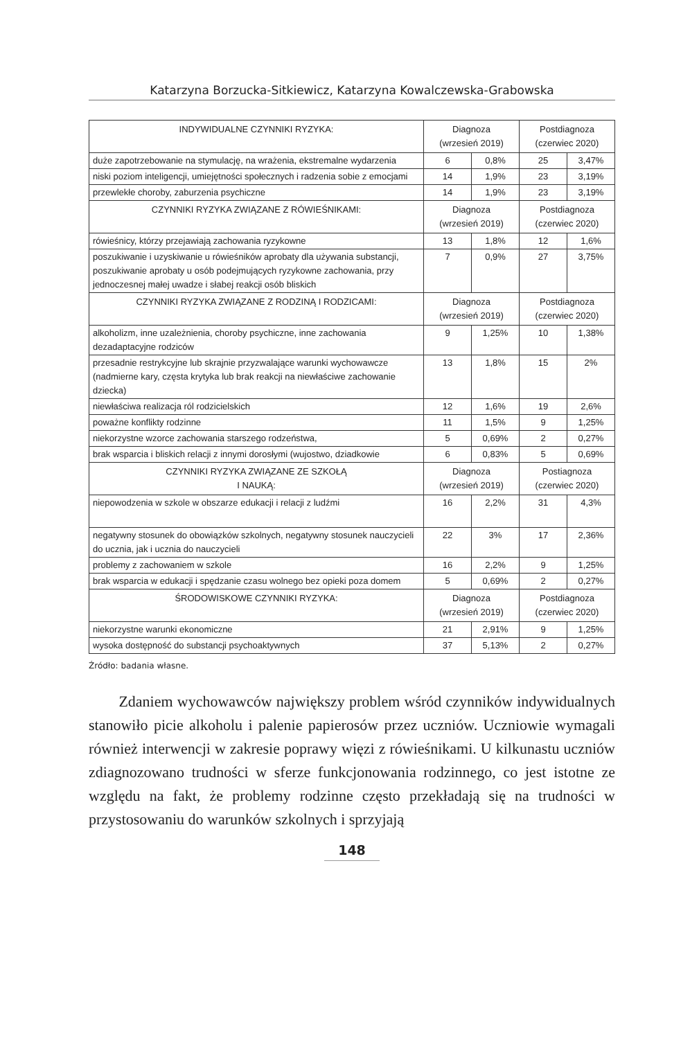Katarzyna Borzucka-Sitkiewicz, Katarzyna Kowalczewska-Grabowska
| INDYWIDUALNE CZYNNIKI RYZYKA: | Diagnoza (wrzesień 2019) | | Postdiagnoza (czerwiec 2020) | |
| --- | --- | --- | --- | --- |
| duże zapotrzebowanie na stymulację, na wrażenia, ekstremalne wydarzenia | 6 | 0,8% | 25 | 3,47% |
| niski poziom inteligencji, umiejętności społecznych i radzenia sobie z emocjami | 14 | 1,9% | 23 | 3,19% |
| przewlekłe choroby, zaburzenia psychiczne | 14 | 1,9% | 23 | 3,19% |
| CZYNNIKI RYZYKA ZWIĄZANE Z RÓWIEŚNIKAMI: | Diagnoza (wrzesień 2019) | | Postdiagnoza (czerwiec 2020) | |
| rówieśnicy, którzy przejawiają zachowania ryzykowne | 13 | 1,8% | 12 | 1,6% |
| poszukiwanie i uzyskiwanie u rówieśników aprobaty dla używania substancji, poszukiwanie aprobaty u osób podejmujących ryzykowne zachowania, przy jednoczesnej małej uwadze i słabej reakcji osób bliskich | 7 | 0,9% | 27 | 3,75% |
| CZYNNIKI RYZYKA ZWIĄZANE Z RODZINĄ I RODZICAMI: | Diagnoza (wrzesień 2019) | | Postdiagnoza (czerwiec 2020) | |
| alkoholizm, inne uzależnienia, choroby psychiczne, inne zachowania dezadaptacyjne rodziców | 9 | 1,25% | 10 | 1,38% |
| przesadnie restrykcyjne lub skrajnie przyzwalające warunki wychowawcze (nadmierne kary, częsta krytyka lub brak reakcji na niewłaściwe zachowanie dziecka) | 13 | 1,8% | 15 | 2% |
| niewłaściwa realizacja ról rodzicielskich | 12 | 1,6% | 19 | 2,6% |
| poważne konflikty rodzinne | 11 | 1,5% | 9 | 1,25% |
| niekorzystne wzorce zachowania starszego rodzeństwa, | 5 | 0,69% | 2 | 0,27% |
| brak wsparcia i bliskich relacji z innymi dorosłymi (wujostwo, dziadkowie | 6 | 0,83% | 5 | 0,69% |
| CZYNNIKI RYZYKA ZWIĄZANE ZE SZKOŁĄ I NAUKĄ: | Diagnoza (wrzesień 2019) | | Postiagnoza (czerwiec 2020) | |
| niepowodzenia w szkole w obszarze edukacji i relacji z ludźmi | 16 | 2,2% | 31 | 4,3% |
| negatywny stosunek do obowiązków szkolnych, negatywny stosunek nauczycieli do ucznia, jak i ucznia do nauczycieli | 22 | 3% | 17 | 2,36% |
| problemy z zachowaniem w szkole | 16 | 2,2% | 9 | 1,25% |
| brak wsparcia w edukacji i spędzanie czasu wolnego bez opieki poza domem | 5 | 0,69% | 2 | 0,27% |
| ŚRODOWISKOWE CZYNNIKI RYZYKA: | Diagnoza (wrzesień 2019) | | Postdiagnoza (czerwiec 2020) | |
| niekorzystne warunki ekonomiczne | 21 | 2,91% | 9 | 1,25% |
| wysoka dostępność do substancji psychoaktywnych | 37 | 5,13% | 2 | 0,27% |
Źródło: badania własne.
Zdaniem wychowawców największy problem wśród czynników indywidualnych stanowiło picie alkoholu i palenie papierosów przez uczniów. Uczniowie wymagali również interwencji w zakresie poprawy więzi z rówieśnikami. U kilkunastu uczniów zdiagnozowano trudności w sferze funkcjonowania rodzinnego, co jest istotne ze względu na fakt, że problemy rodzinne często przekładają się na trudności w przystosowaniu do warunków szkolnych i sprzyjają
148